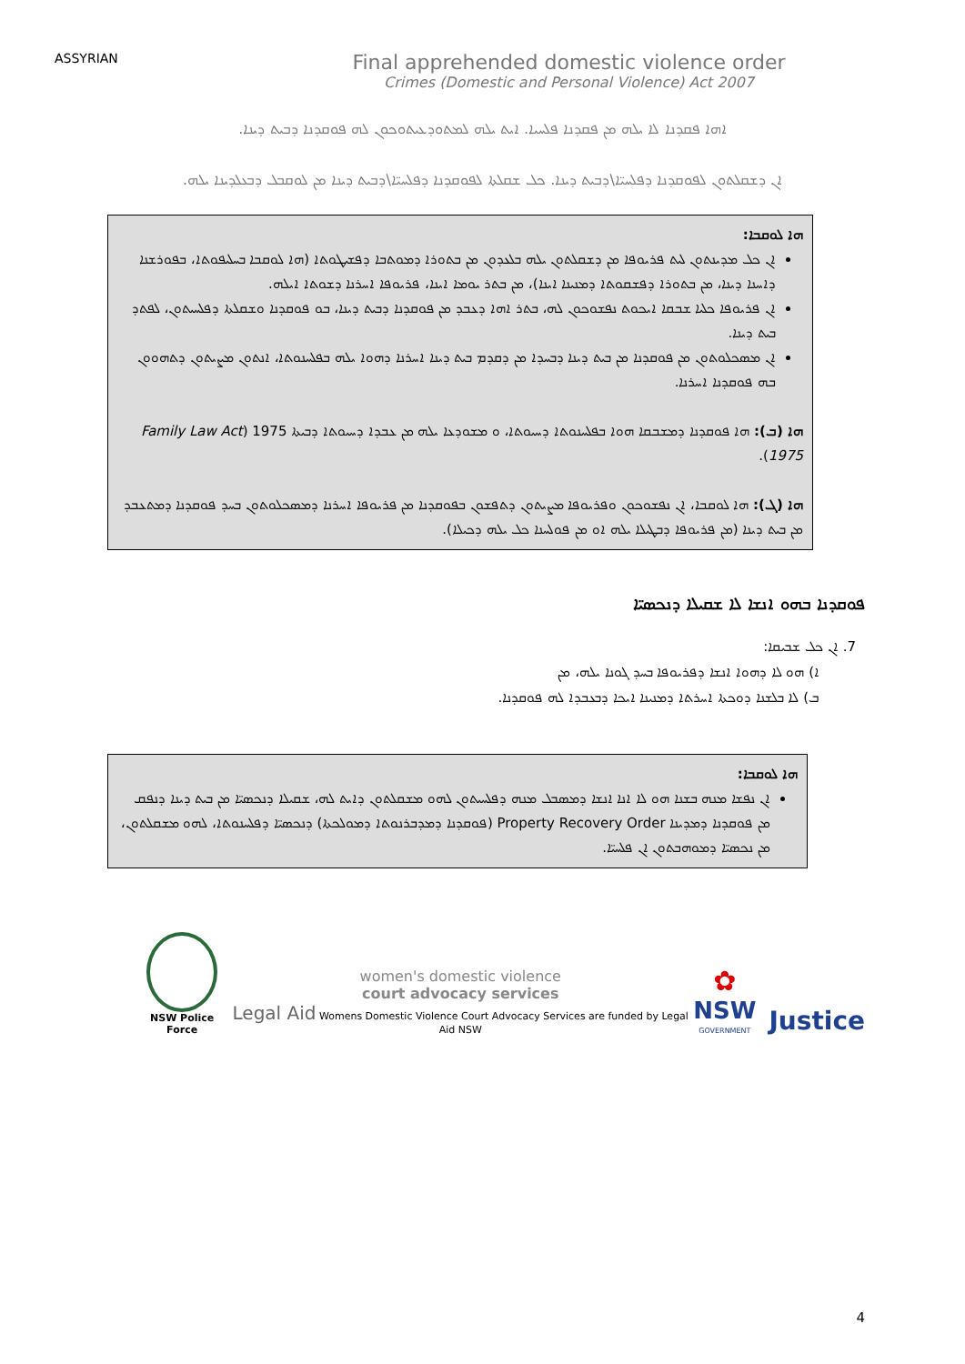ASSYRIAN
Final apprehended domestic violence order
Crimes (Domestic and Personal Violence) Act 2007
ܐܗܐ ܦܩܕܢܐ ܠܐ ܝܠܗ ܡܢ ܦܩܕܢܐ ܦܠܚܝܐ. ܐܝܬ ܝܠܗ ܠܡܬܘܕܥܝܬܘܟܘܢ ܠܗ ܦܘܩܕܢܐ ܕܒܝܬ ܕܝܢܐ.
ܐܢ ܕܫܩܠܬܘܢ ܠܦܘܩܕܢܐ ܕܦܠܚܝ̈ܐ\ܕܒܝܬ ܕܝܢܐ. ܟܠ ܫܩܠܬܐ ܠܦܘܩܕܢܐ ܕܦܠܚܝ̈ܐ\ܕܒܝܬ ܕܝܢܐ ܡܢ ܠܘܩܒܠ ܕܒܥܠܕܝܢܐ ܝܠܗ.
ܗܐ ܠܘܩܒܐ:
ܐܢ ܟܠ ܡܕܝܢܬܘܢ ܠܝܬ ܦܪܝܘܦܐ ܡܢ ܕܫܩܠܬܘܢ ܝܠܗ ܒܠܥܕܘܢ ܡܢ ܒܬܘܪܐ ܕܡܘܬܒܐ ܕܦܫܝܛܘܬܐ (ܗܐ ܠܘܩܒܐ ܒܚܠܝܦܘܬܐ، ܒܦܘܪܫܢܐ ܕܐܚܢܐ ܕܝܢܐ، ܡܢ ܒܬܘܪܐ ܕܦܫܩܘܬܐ ܕܡܢܝܢܐ ܐܝܢܐ)، ܡܢ ܒܬܪ ܝܘܡܐ ܐܝܢܐ، ܦܪܝܘܦܐ ܐܚܪܢܐ ܕܫܘܬܐ ܐܝܠܗ.
ܐܢ ܦܪܝܘܦܐ ܟܠܝܐ ܫܒܩܐ ܐܝܟܘܬ ܢܦܫܘܟܘܢ ܠܗ، ܒܬܪ ܐܗܐ ܕܥܒܕ ܡܢ ܦܘܩܕܢܐ ܕܒܝܬ ܕܝܢܐ، ܒܘ ܦܘܩܕܢܐ ܘܫܩܠܬܐ ܕܦܠܚܝܬܘܢ، ܠܦܬܕ ܒܝܬ ܕܝܢܐ.
ܐܢ ܡܣܟܠܘܬܘܢ ܡܢ ܦܘܩܕܢܐ ܡܢ ܒܝܬ ܕܝܢܐ ܕܒܚܕܐ ܡܢ ܕܩܕܡ ܒܝܬ ܕܝܢܐ ܐܚܪܢܐ ܕܗܘܐ ܝܠܗ ܒܦܠܚܢܘܬܐ، ܐܢܬܘܢ ܡܨܝܬܘܢ ܕܬܗܘܘܢ ܒܗ ܦܘܩܕܢܐ ܐܚܪܢܐ.
ܗܐ (ܒ): ܗܐ ܦܘܩܕܢܐ ܕܡܫܒܩܐ ܗܘܐ ܒܦܠܚܢܘܬܐ ܕܚܝܘܬܐ، ܘ ܡܫܘܕܥܐ ܝܠܗ ܡܢ ܥܒܕܐ ܕܚܝܘܬܐ ܕܒܝܬܐ 1975 (Family Law Act 1975).
ܗܐ (ܓ): ܗܐ ܠܘܩܒܐ، ܐܢ ܢܦܫܘܟܘܢ ܘܦܪܝܘܦܐ ܡܨܝܬܘܢ ܕܬܦܫܘܢ ܒܦܘܩܕܢܐ ܡܢ ܦܪܝܘܦܐ ܐܚܪܢܐ ܕܡܣܟܠܘܬܘܢ ܒܚܕ ܦܘܩܕܢܐ ܕܡܬܥܒܕ ܡܢ ܒܝܬ ܕܝܢܐ (ܡܢ ܦܪܝܘܦܐ ܕܒܛܝܠܐ ܝܠܗ ܐܘ ܡܢ ܦܘܠܚܢܐ ܟܠ ܝܠܗ ܕܟܝܠܐ).
ܦܘܩܕܢܐ ܒܗܘ ܐܢܫܐ ܠܐ ܫܩܝܠܐ ܕܢܟܣܝ̈ܐ
7. ܐܢ ܟܠ ܫܒܝܩܐ:
ܐ) ܗܘ ܠܐ ܕܗܘܐ ܐܢܫܐ ܕܦܪܝܘܦܐ ܒܚܕ ܓܘܢܐ ܝܠܗ، ܡܢ
ܒ) ܠܐ ܒܠܫܢܐ ܕܘܟܬܐ ܐܚܪܬܐ ܕܡܢܝܢܐ ܐܝܟܐ ܕܒܥܒܕܐ ܠܗ ܦܘܩܕܢܐ.
ܗܐ ܠܘܩܒܐ:
ܐܢ ܢܦܫܐ ܡܢܗ ܒܫܢܐ ܗܘ ܠܐ ܐܢܐ ܐܢܫܐ ܕܡܣܒܠ ܡܢܗ ܕܦܠܚܝܬܘܢ ܠܗܘ ܡܫܩܠܬܘܢ ܕܐܝܬ ܠܗ، ܫܩܝܠܐ ܕܢܟܣܝ̈ܐ ܡܢ ܒܝܬ ܕܝܢܐ ܕܢܦܩ ܡܢ ܦܘܩܕܢܐ ܕܡܕܝܢܐ Property Recovery Order (ܦܘܩܕܢܐ ܕܡܕܒܪܢܘܬܐ ܕܡܘܠܟܬܐ) ܕܢܟܣܝ̈ܐ ܕܦܠܚܢܘܬܐ، ܠܗܘ ܡܫܩܠܬܘܢ، ܡܢ ܢܟܣܝ̈ܐ ܕܡܘܗܒܬܘܢ ܐܢ ܦܠܚܝ̈ܐ.
NSW Police Force
women's domestic violence
court advocacy services
Legal Aid Womens Domestic Violence Court Advocacy Services are funded by Legal Aid NSW
✿
NSW
GOVERNMENT
Justice
4